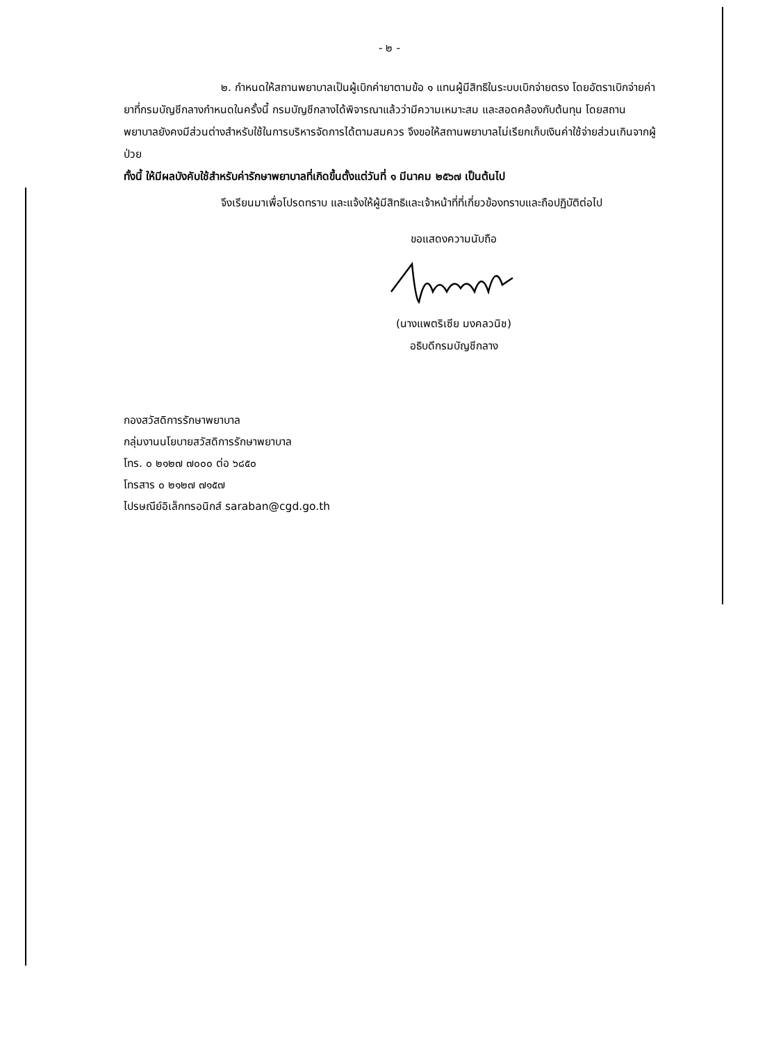- ๒ -
๒. กำหนดให้สถานพยาบาลเป็นผู้เบิกค่ายาตามข้อ ๑ แทนผู้มีสิทธิในระบบเบิกจ่ายตรง โดยอัตราเบิกจ่ายค่ายาที่กรมบัญชีกลางกำหนดในครั้งนี้ กรมบัญชีกลางได้พิจารณาแล้วว่ามีความเหมาะสม และสอดคล้องกับต้นทุน โดยสถานพยาบาลยังคงมีส่วนต่างสำหรับใช้ในการบริหารจัดการได้ตามสมควร จึงขอให้สถานพยาบาลไม่เรียกเก็บเงินค่าใช้จ่ายส่วนเกินจากผู้ป่วย
ทั้งนี้ ให้มีผลบังคับใช้สำหรับค่ารักษาพยาบาลที่เกิดขึ้นตั้งแต่วันที่ ๑ มีนาคม ๒๕๖๗ เป็นต้นไป
จึงเรียนมาเพื่อโปรดทราบ และแจ้งให้ผู้มีสิทธิและเจ้าหน้าที่ที่เกี่ยวข้องทราบและถือปฏิบัติต่อไป
ขอแสดงความนับถือ
(นางแพตริเซีย มงคลวนิช)
อธิบดีกรมบัญชีกลาง
กองสวัสดิการรักษาพยาบาล
กลุ่มงานนโยบายสวัสดิการรักษาพยาบาล
โทร. ๐ ๒๑๒๗ ๗๐๐๐ ต่อ ๖๘๕๐
โทรสาร ๐ ๒๑๒๗ ๗๑๕๗
ไปรษณีย์อิเล็กทรอนิกส์ saraban@cgd.go.th